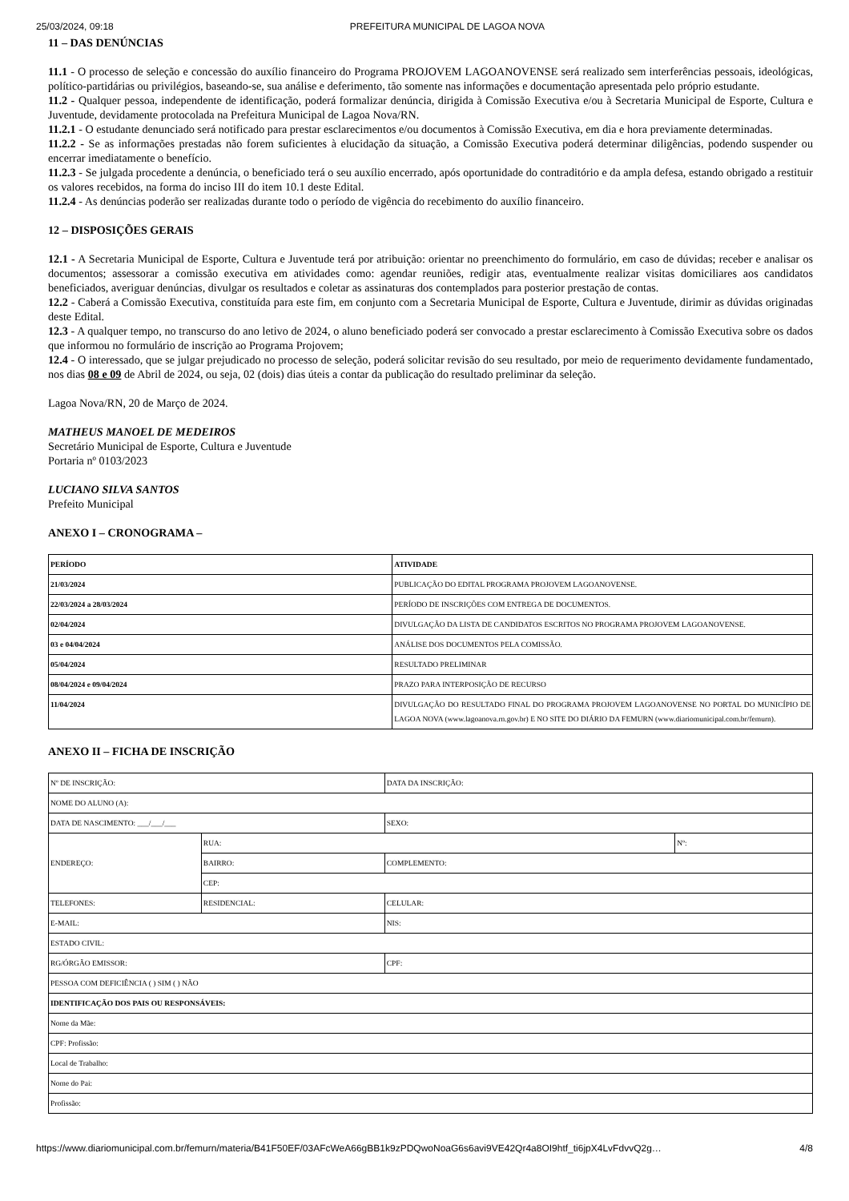25/03/2024, 09:18 PREFEITURA MUNICIPAL DE LAGOA NOVA
11 – DAS DENÚNCIAS
11.1 - O processo de seleção e concessão do auxílio financeiro do Programa PROJOVEM LAGOANOVENSE será realizado sem interferências pessoais, ideológicas, político-partidárias ou privilégios, baseando-se, sua análise e deferimento, tão somente nas informações e documentação apresentada pelo próprio estudante.
11.2 - Qualquer pessoa, independente de identificação, poderá formalizar denúncia, dirigida à Comissão Executiva e/ou à Secretaria Municipal de Esporte, Cultura e Juventude, devidamente protocolada na Prefeitura Municipal de Lagoa Nova/RN.
11.2.1 - O estudante denunciado será notificado para prestar esclarecimentos e/ou documentos à Comissão Executiva, em dia e hora previamente determinadas.
11.2.2 - Se as informações prestadas não forem suficientes à elucidação da situação, a Comissão Executiva poderá determinar diligências, podendo suspender ou encerrar imediatamente o benefício.
11.2.3 - Se julgada procedente a denúncia, o beneficiado terá o seu auxílio encerrado, após oportunidade do contraditório e da ampla defesa, estando obrigado a restituir os valores recebidos, na forma do inciso III do item 10.1 deste Edital.
11.2.4 - As denúncias poderão ser realizadas durante todo o período de vigência do recebimento do auxílio financeiro.
12 – DISPOSIÇÕES GERAIS
12.1 - A Secretaria Municipal de Esporte, Cultura e Juventude terá por atribuição: orientar no preenchimento do formulário, em caso de dúvidas; receber e analisar os documentos; assessorar a comissão executiva em atividades como: agendar reuniões, redigir atas, eventualmente realizar visitas domiciliares aos candidatos beneficiados, averiguar denúncias, divulgar os resultados e coletar as assinaturas dos contemplados para posterior prestação de contas.
12.2 - Caberá a Comissão Executiva, constituída para este fim, em conjunto com a Secretaria Municipal de Esporte, Cultura e Juventude, dirimir as dúvidas originadas deste Edital.
12.3 - A qualquer tempo, no transcurso do ano letivo de 2024, o aluno beneficiado poderá ser convocado a prestar esclarecimento à Comissão Executiva sobre os dados que informou no formulário de inscrição ao Programa Projovem;
12.4 - O interessado, que se julgar prejudicado no processo de seleção, poderá solicitar revisão do seu resultado, por meio de requerimento devidamente fundamentado, nos dias 08 e 09 de Abril de 2024, ou seja, 02 (dois) dias úteis a contar da publicação do resultado preliminar da seleção.
Lagoa Nova/RN, 20 de Março de 2024.
MATHEUS MANOEL DE MEDEIROS
Secretário Municipal de Esporte, Cultura e Juventude
Portaria nº 0103/2023
LUCIANO SILVA SANTOS
Prefeito Municipal
ANEXO I – CRONOGRAMA –
| PERÍODO | ATIVIDADE |
| --- | --- |
| 21/03/2024 | PUBLICAÇÃO DO EDITAL PROGRAMA PROJOVEM LAGOANOVENSE. |
| 22/03/2024 a 28/03/2024 | PERÍODO DE INSCRIÇÕES COM ENTREGA DE DOCUMENTOS. |
| 02/04/2024 | DIVULGAÇÃO DA LISTA DE CANDIDATOS ESCRITOS NO PROGRAMA PROJOVEM LAGOANOVENSE. |
| 03 e 04/04/2024 | ANÁLISE DOS DOCUMENTOS PELA COMISSÃO. |
| 05/04/2024 | RESULTADO PRELIMINAR |
| 08/04/2024 e 09/04/2024 | PRAZO PARA INTERPOSIÇÃO DE RECURSO |
| 11/04/2024 | DIVULGAÇÃO DO RESULTADO FINAL DO PROGRAMA PROJOVEM LAGOANOVENSE NO PORTAL DO MUNICÍPIO DE LAGOA NOVA (www.lagoanova.rn.gov.br) E NO SITE DO DIÁRIO DA FEMURN (www.diariomunicipal.com.br/femurn). |
ANEXO II – FICHA DE INSCRIÇÃO
| Nº DE INSCRIÇÃO: | | DATA DA INSCRIÇÃO: | |
| NOME DO ALUNO (A): | | | |
| DATA DE NASCIMENTO: ___/___/___ | | SEXO: | |
| ENDEREÇO: | RUA: | | Nº: |
| | BAIRRO: | COMPLEMENTO: | |
| | CEP: | | |
| TELEFONES: | RESIDENCIAL: | CELULAR: | |
| E-MAIL: | | NIS: | |
| ESTADO CIVIL: | | | |
| RG/ÓRGÃO EMISSOR: | | CPF: | |
| PESSOA COM DEFICIÊNCIA ( ) SIM ( ) NÃO | | | |
| IDENTIFICAÇÃO DOS PAIS OU RESPONSÁVEIS: | | | |
| Nome da Mãe: | | | |
| CPF: Profissão: | | | |
| Local de Trabalho: | | | |
| Nome do Pai: | | | |
| Profissão: | | | |
https://www.diariomunicipal.com.br/femurn/materia/B41F50EF/03AFcWeA66gBB1k9zPDQwoNoaG6s6avi9VE42Qr4a8OI9htf_ti6jpX4LvFdvvQ2g… 4/8